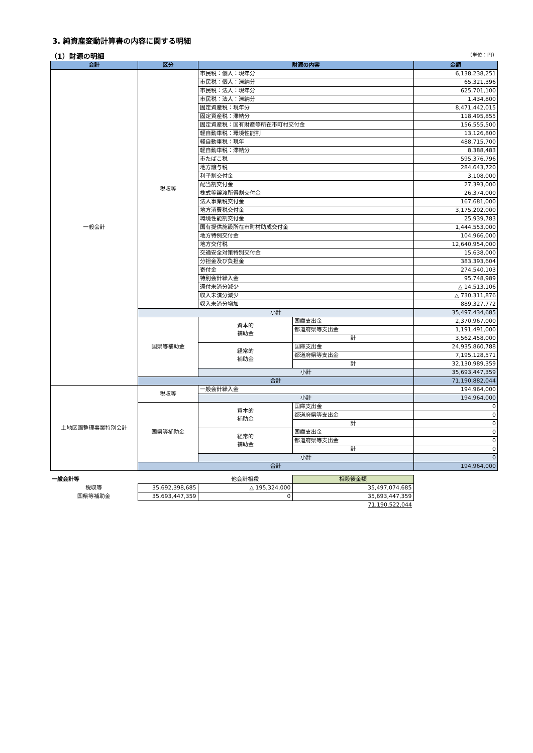3. 純資産変動計算書の内容に関する明細
（1）財源の明細 （単位：円）
| 会計 | 区分 | 財源の内容 | | 金額 |
| --- | --- | --- | --- | --- |
| 一般会計 | 税収等 | 市民税：個人：現年分 | | 6,138,238,251 |
| | | 市民税：個人：滞納分 | | 65,321,396 |
| | | 市民税：法人：現年分 | | 625,701,100 |
| | | 市民税：法人：滞納分 | | 1,434,800 |
| | | 固定資産税：現年分 | | 8,471,442,015 |
| | | 固定資産税：滞納分 | | 118,495,855 |
| | | 固定資産税：国有財産等所在市町村交付金 | | 156,555,500 |
| | | 軽自動車税：環境性能割 | | 13,126,800 |
| | | 軽自動車税：現年 | | 488,715,700 |
| | | 軽自動車税：滞納分 | | 8,388,483 |
| | | 市たばこ税 | | 595,376,796 |
| | | 地方譲与税 | | 284,643,720 |
| | | 利子割交付金 | | 3,108,000 |
| | | 配当割交付金 | | 27,393,000 |
| | | 株式等譲渡所得割交付金 | | 26,374,000 |
| | | 法人事業税交付金 | | 167,681,000 |
| | | 地方消費税交付金 | | 3,175,202,000 |
| | | 環境性能割交付金 | | 25,939,783 |
| | | 国有提供施設所在市町村助成交付金 | | 1,444,553,000 |
| | | 地方特例交付金 | | 104,966,000 |
| | | 地方交付税 | | 12,640,954,000 |
| | | 交通安全対策特別交付金 | | 15,638,000 |
| | | 分担金及び負担金 | | 383,393,604 |
| | | 寄付金 | | 274,540,103 |
| | | 特別会計繰入金 | | 95,748,989 |
| | | 還付未済分減少 | | △ 14,513,106 |
| | | 収入未済分減少 | | △ 730,311,876 |
| | | 収入未済分増加 | | 889,327,772 |
| | 小計 | | | 35,497,434,685 |
| | 国県等補助金 | 資本的 補助金 | 国庫支出金 | 2,370,967,000 |
| | | | 都道府県等支出金 | 1,191,491,000 |
| | | | 計 | 3,562,458,000 |
| | | 経常的 補助金 | 国庫支出金 | 24,935,860,788 |
| | | | 都道府県等支出金 | 7,195,128,571 |
| | | | 計 | 32,130,989,359 |
| | | 小計 | | 35,693,447,359 |
| | 合計 | | | 71,190,882,044 |
| 土地区画整理事業特別会計 | 税収等 | 一般会計繰入金 | | 194,964,000 |
| | | 小計 | | 194,964,000 |
| | 国県等補助金 | 資本的 補助金 | 国庫支出金 | 0 |
| | | | 都道府県等支出金 | 0 |
| | | | 計 | 0 |
| | | 経常的 補助金 | 国庫支出金 | 0 |
| | | | 都道府県等支出金 | 0 |
| | | | 計 | 0 |
| | | 小計 | | 0 |
| | 合計 | | | 194,964,000 |
| 一般会計等 | | 他会計相殺 | 相殺後金額 | |
| 税収等 | 35,692,398,685 | △ 195,324,000 | 35,497,074,685 | |
| 国県等補助金 | 35,693,447,359 | 0 | 35,693,447,359 | |
| | | | 71,190,522,044 | |